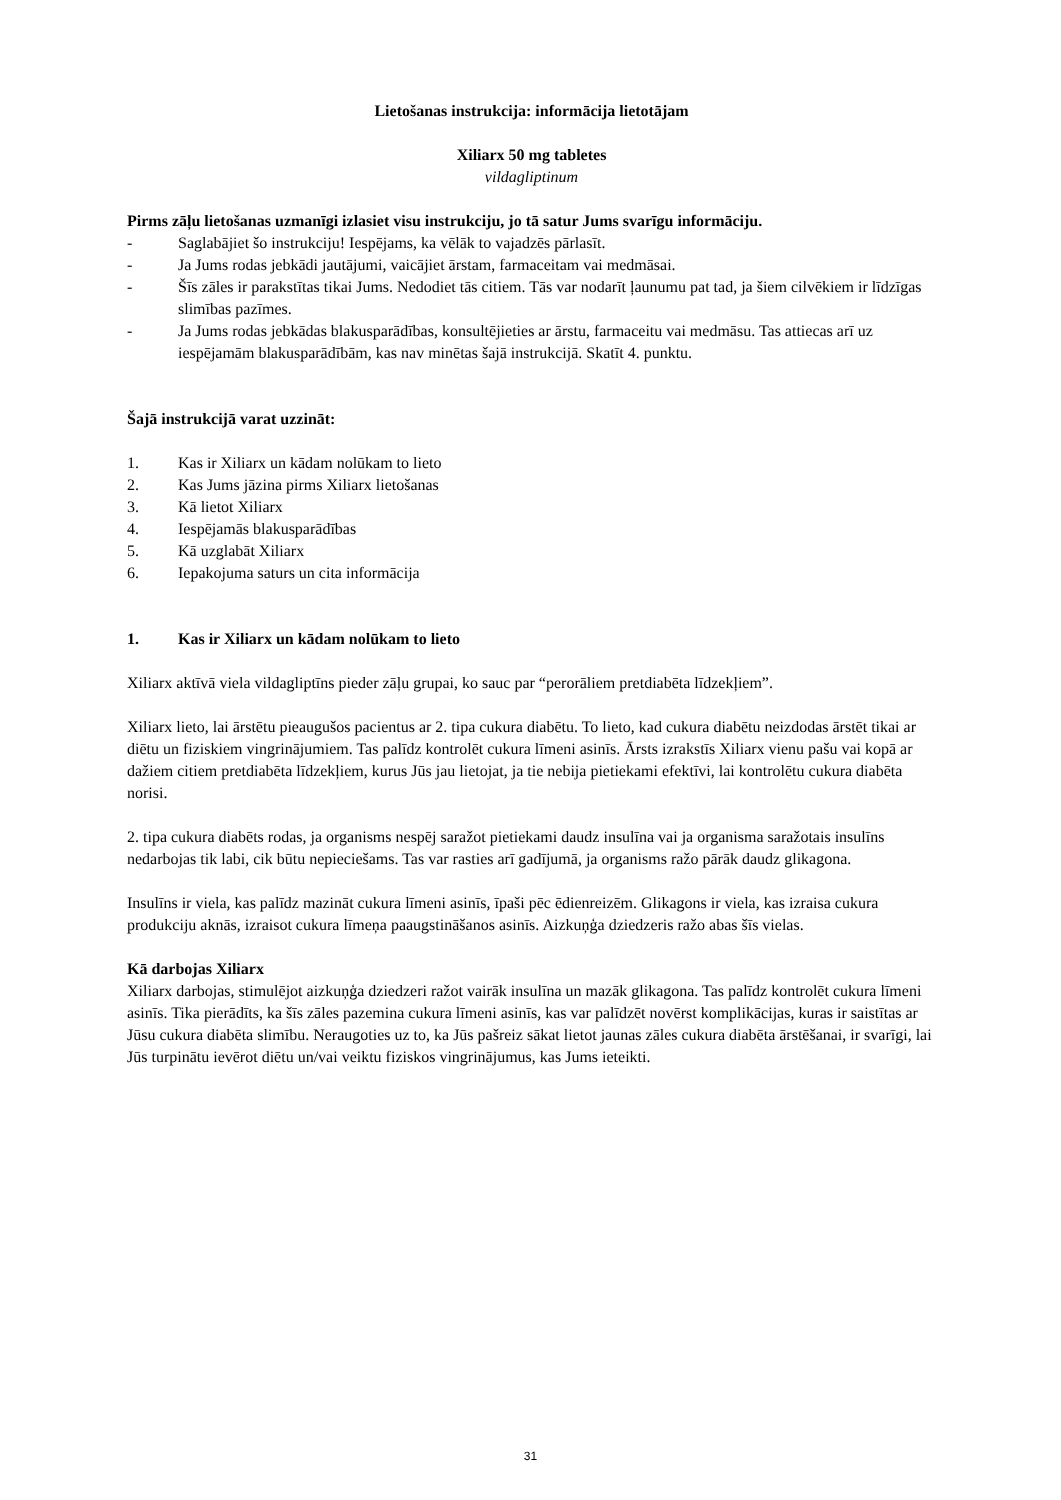Lietošanas instrukcija: informācija lietotājam
Xiliarx 50 mg tabletes
vildagliptinum
Pirms zāļu lietošanas uzmanīgi izlasiet visu instrukciju, jo tā satur Jums svarīgu informāciju.
- Saglabājiet šo instrukciju! Iespējams, ka vēlāk to vajadzēs pārlasīt.
- Ja Jums rodas jebkādi jautājumi, vaicājiet ārstam, farmaceitam vai medmāsai.
- Šīs zāles ir parakstītas tikai Jums. Nedodiet tās citiem. Tās var nodarīt ļaunumu pat tad, ja šiem cilvēkiem ir līdzīgas slimības pazīmes.
- Ja Jums rodas jebkādas blakusparādības, konsultējieties ar ārstu, farmaceitu vai medmāsu. Tas attiecas arī uz iespējamām blakusparādībām, kas nav minētas šajā instrukcijā. Skatīt 4. punktu.
Šajā instrukcijā varat uzzināt:
1. Kas ir Xiliarx un kādam nolūkam to lieto
2. Kas Jums jāzina pirms Xiliarx lietošanas
3. Kā lietot Xiliarx
4. Iespējamās blakusparādības
5. Kā uzglabāt Xiliarx
6. Iepakojuma saturs un cita informācija
1. Kas ir Xiliarx un kādam nolūkam to lieto
Xiliarx aktīvā viela vildagliptīns pieder zāļu grupai, ko sauc par “perorāliem pretdiabēta līdzekļiem”.
Xiliarx lieto, lai ārstētu pieaugušos pacientus ar 2. tipa cukura diabētu. To lieto, kad cukura diabētu neizdodas ārstēt tikai ar diētu un fiziskiem vingrinājumiem. Tas palīdz kontrolēt cukura līmeni asinīs. Ārsts izrakstīs Xiliarx vienu pašu vai kopā ar dažiem citiem pretdiabēta līdzekļiem, kurus Jūs jau lietojat, ja tie nebija pietiekami efektīvi, lai kontrolētu cukura diabēta norisi.
2. tipa cukura diabēts rodas, ja organisms nespēj saražot pietiekami daudz insulīna vai ja organisma saražotais insulīns nedarbojas tik labi, cik būtu nepieciešams. Tas var rasties arī gadījumā, ja organisms ražo pārāk daudz glikagona.
Insulīns ir viela, kas palīdz mazināt cukura līmeni asinīs, īpaši pēc ēdienreizēm. Glikagons ir viela, kas izraisa cukura produkciju aknās, izraisot cukura līmeņa paaugstināšanos asinīs. Aizkuņģa dziedzeris ražo abas šīs vielas.
Kā darbojas Xiliarx
Xiliarx darbojas, stimulējot aizkuņģa dziedzeri ražot vairāk insulīna un mazāk glikagona. Tas palīdz kontrolēt cukura līmeni asinīs. Tika pierādīts, ka šīs zāles pazemina cukura līmeni asinīs, kas var palīdzēt novērst komplikācijas, kuras ir saistītas ar Jūsu cukura diabēta slimību. Neraugoties uz to, ka Jūs pašreiz sākat lietot jaunas zāles cukura diabēta ārstēšanai, ir svarīgi, lai Jūs turpinātu ievērot diētu un/vai veiktu fiziskos vingrinājumus, kas Jums ieteikti.
31